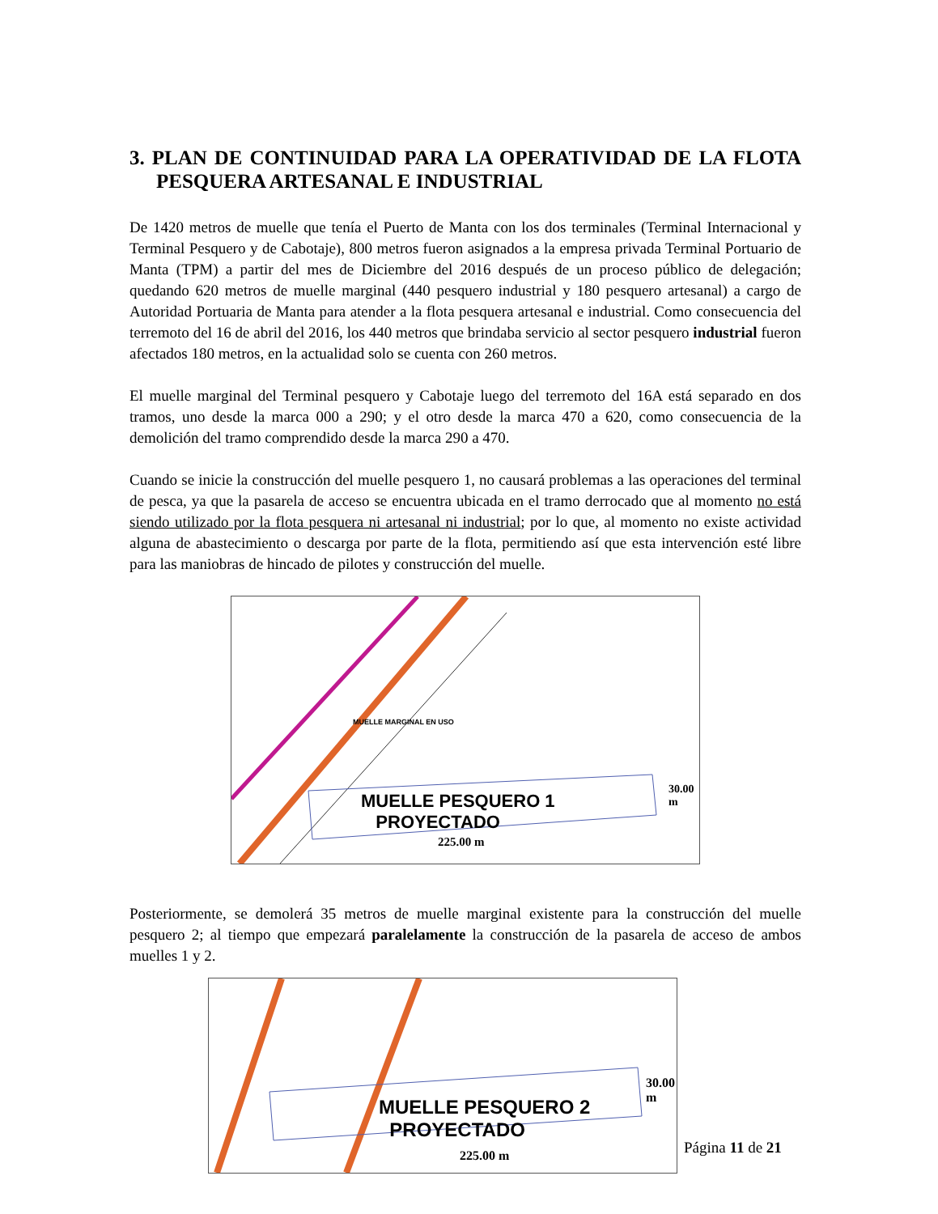3. PLAN DE CONTINUIDAD PARA LA OPERATIVIDAD DE LA FLOTA PESQUERA ARTESANAL E INDUSTRIAL
De 1420 metros de muelle que tenía el Puerto de Manta con los dos terminales (Terminal Internacional y Terminal Pesquero y de Cabotaje), 800 metros fueron asignados a la empresa privada Terminal Portuario de Manta (TPM) a partir del mes de Diciembre del 2016 después de un proceso público de delegación; quedando 620 metros de muelle marginal (440 pesquero industrial y 180 pesquero artesanal) a cargo de Autoridad Portuaria de Manta para atender a la flota pesquera artesanal e industrial. Como consecuencia del terremoto del 16 de abril del 2016, los 440 metros que brindaba servicio al sector pesquero industrial fueron afectados 180 metros, en la actualidad solo se cuenta con 260 metros.
El muelle marginal del Terminal pesquero y Cabotaje luego del terremoto del 16A está separado en dos tramos, uno desde la marca 000 a 290; y el otro desde la marca 470 a 620, como consecuencia de la demolición del tramo comprendido desde la marca 290 a 470.
Cuando se inicie la construcción del muelle pesquero 1, no causará problemas a las operaciones del terminal de pesca, ya que la pasarela de acceso se encuentra ubicada en el tramo derrocado que al momento no está siendo utilizado por la flota pesquera ni artesanal ni industrial; por lo que, al momento no existe actividad alguna de abastecimiento o descarga por parte de la flota, permitiendo así que esta intervención esté libre para las maniobras de hincado de pilotes y construcción del muelle.
MUELLE PESQUERO 1
PROYECTADO
225.00 m
MUELLE MARGINAL EN USO
30.00 m
Posteriormente, se demolerá 35 metros de muelle marginal existente para la construcción del muelle pesquero 2; al tiempo que empezará paralelamente la construcción de la pasarela de acceso de ambos muelles 1 y 2.
MUELLE PESQUERO 2
PROYECTADO
225.00 m
30.00 m
Página 11 de 21